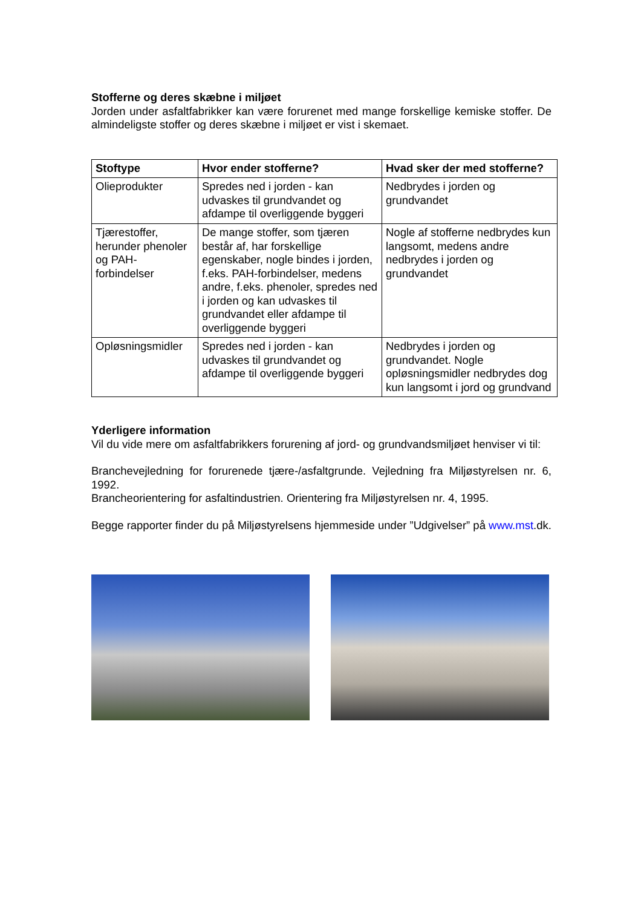Stofferne og deres skæbne i miljøet
Jorden under asfaltfabrikker kan være forurenet med mange forskellige kemiske stoffer. De almindeligste stoffer og deres skæbne i miljøet er vist i skemaet.
| Stoftype | Hvor ender stofferne? | Hvad sker der med stofferne? |
| --- | --- | --- |
| Olieprodukter | Spredes ned i jorden - kan udvaskes til grundvandet og afdampe til overliggende byggeri | Nedbrydes i jorden og grundvandet |
| Tjærestoffer, herunder phenoler og PAH-forbindelser | De mange stoffer, som tjæren består af, har forskellige egenskaber, nogle bindes i jorden, f.eks. PAH-forbindelser, medens andre, f.eks. phenoler, spredes ned i jorden og kan udvaskes til grundvandet eller afdampe til overliggende byggeri | Nogle af stofferne nedbrydes kun langsomt, medens andre nedbrydes i jorden og grundvandet |
| Opløsningsmidler | Spredes ned i jorden - kan udvaskes til grundvandet og afdampe til overliggende byggeri | Nedbrydes i jorden og grundvandet. Nogle opløsningsmidler nedbrydes dog kun langsomt i jord og grundvand |
Yderligere information
Vil du vide mere om asfaltfabrikkers forurening af jord- og grundvandsmiljøet henviser vi til:
Branchevejledning for forurenede tjære-/asfaltgrunde. Vejledning fra Miljøstyrelsen nr. 6, 1992.
Brancheorientering for asfaltindustrien. Orientering fra Miljøstyrelsen nr. 4, 1995.
Begge rapporter finder du på Miljøstyrelsens hjemmeside under ”Udgivelser” på www.mst.dk.